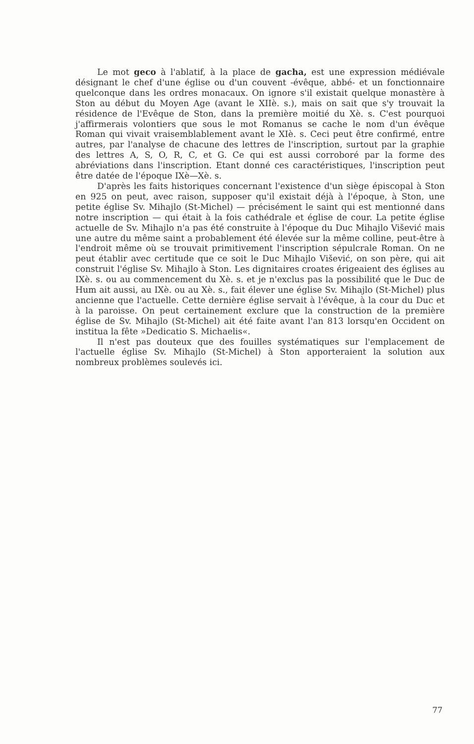Le mot geco à l'ablatif, à la place de gacha, est une expression médiévale désignant le chef d'une église ou d'un couvent -évêque, abbé- et un fonctionnaire quelconque dans les ordres monacaux. On ignore s'il existait quelque monastère à Ston au début du Moyen Age (avant le XIIè. s.), mais on sait que s'y trouvait la résidence de l'Evêque de Ston, dans la première moitié du Xè. s. C'est pourquoi j'affirmerais volontiers que sous le mot Romanus se cache le nom d'un évêque Roman qui vivait vraisemblablement avant le XIè. s. Ceci peut être confirmé, entre autres, par l'analyse de chacune des lettres de l'inscription, surtout par la graphie des lettres A, S, O, R, C, et G. Ce qui est aussi corroboré par la forme des abréviations dans l'inscription. Etant donné ces caractéristiques, l'inscription peut être datée de l'époque IXè—Xè. s.
D'après les faits historiques concernant l'existence d'un siège épiscopal à Ston en 925 on peut, avec raison, supposer qu'il existait déjà à l'époque, à Ston, une petite église Sv. Mihajlo (St-Michel) — précisément le saint qui est mentionné dans notre inscription — qui était à la fois cathédrale et église de cour. La petite église actuelle de Sv. Mihajlo n'a pas été construite à l'époque du Duc Mihajlo Višević mais une autre du même saint a probablement été élevée sur la même colline, peut-être à l'endroit même où se trouvait primitivement l'inscription sépulcrale Roman. On ne peut établir avec certitude que ce soit le Duc Mihajlo Višević, on son père, qui ait construit l'église Sv. Mihajlo à Ston. Les dignitaires croates érigeaient des églises au IXè. s. ou au commencement du Xè. s. et je n'exclus pas la possibilité que le Duc de Hum ait aussi, au IXè. ou au Xè. s., fait élever une église Sv. Mihajlo (St-Michel) plus ancienne que l'actuelle. Cette dernière église servait à l'évêque, à la cour du Duc et à la paroisse. On peut certainement exclure que la construction de la première église de Sv. Mihajlo (St-Michel) ait été faite avant l'an 813 lorsqu'en Occident on institua la fête »Dedicatio S. Michaelis«.
Il n'est pas douteux que des fouilles systématiques sur l'emplacement de l'actuelle église Sv. Mihajlo (St-Michel) à Ston apporteraient la solution aux nombreux problèmes soulevés ici.
77